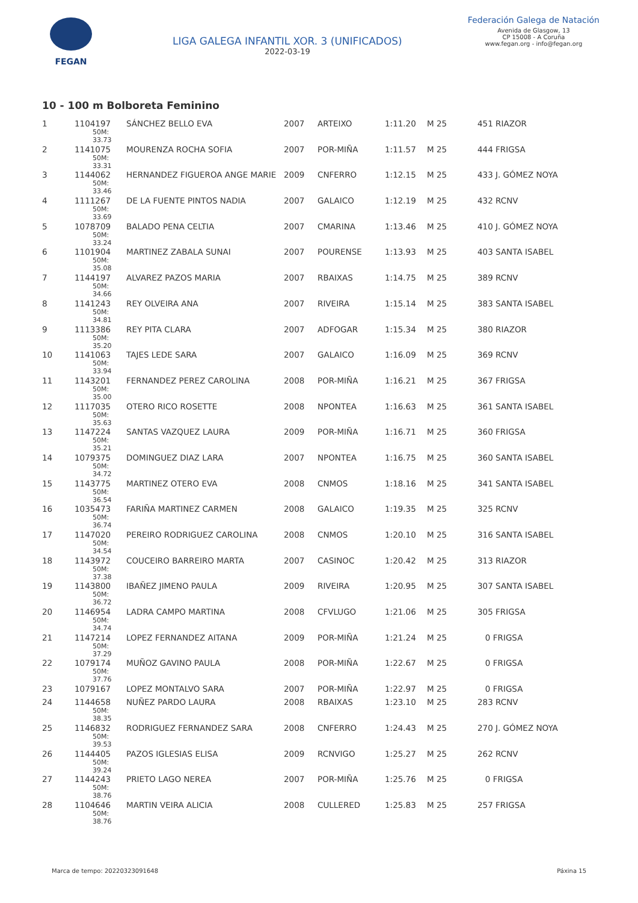FEGAN
LIGA GALEGA INFANTIL XOR. 3 (UNIFICADOS)
2022-03-19
Federación Galega de Natación
Avenida de Glasgow, 13
CP 15008 - A Coruña
www.fegan.org - info@fegan.org
10 - 100 m Bolboreta Feminino
| 1 | 1104197 50M: 33.73 | SÁNCHEZ BELLO EVA | 2007 | ARTEIXO | 1:11.20 | M 25 | 451 RIAZOR |
| 2 | 1141075 50M: 33.31 | MOURENZA ROCHA SOFIA | 2007 | POR-MIÑA | 1:11.57 | M 25 | 444 FRIGSA |
| 3 | 1144062 50M: 33.46 | HERNANDEZ FIGUEROA ANGE MARIE | 2009 | CNFERRO | 1:12.15 | M 25 | 433 J. GÓMEZ NOYA |
| 4 | 1111267 50M: 33.69 | DE LA FUENTE PINTOS NADIA | 2007 | GALAICO | 1:12.19 | M 25 | 432 RCNV |
| 5 | 1078709 50M: 33.24 | BALADO PENA CELTIA | 2007 | CMARINA | 1:13.46 | M 25 | 410 J. GÓMEZ NOYA |
| 6 | 1101904 50M: 35.08 | MARTINEZ ZABALA SUNAI | 2007 | POURENSE | 1:13.93 | M 25 | 403 SANTA ISABEL |
| 7 | 1144197 50M: 34.66 | ALVAREZ PAZOS MARIA | 2007 | RBAIXAS | 1:14.75 | M 25 | 389 RCNV |
| 8 | 1141243 50M: 34.81 | REY OLVEIRA ANA | 2007 | RIVEIRA | 1:15.14 | M 25 | 383 SANTA ISABEL |
| 9 | 1113386 50M: 35.20 | REY PITA CLARA | 2007 | ADFOGAR | 1:15.34 | M 25 | 380 RIAZOR |
| 10 | 1141063 50M: 33.94 | TAJES LEDE SARA | 2007 | GALAICO | 1:16.09 | M 25 | 369 RCNV |
| 11 | 1143201 50M: 35.00 | FERNANDEZ PEREZ CAROLINA | 2008 | POR-MIÑA | 1:16.21 | M 25 | 367 FRIGSA |
| 12 | 1117035 50M: 35.63 | OTERO RICO ROSETTE | 2008 | NPONTEA | 1:16.63 | M 25 | 361 SANTA ISABEL |
| 13 | 1147224 50M: 35.21 | SANTAS VAZQUEZ LAURA | 2009 | POR-MIÑA | 1:16.71 | M 25 | 360 FRIGSA |
| 14 | 1079375 50M: 34.72 | DOMINGUEZ DIAZ LARA | 2007 | NPONTEA | 1:16.75 | M 25 | 360 SANTA ISABEL |
| 15 | 1143775 50M: 36.54 | MARTINEZ OTERO EVA | 2008 | CNMOS | 1:18.16 | M 25 | 341 SANTA ISABEL |
| 16 | 1035473 50M: 36.74 | FARIÑA MARTINEZ CARMEN | 2008 | GALAICO | 1:19.35 | M 25 | 325 RCNV |
| 17 | 1147020 50M: 34.54 | PEREIRO RODRIGUEZ CAROLINA | 2008 | CNMOS | 1:20.10 | M 25 | 316 SANTA ISABEL |
| 18 | 1143972 50M: 37.38 | COUCEIRO BARREIRO MARTA | 2007 | CASINOC | 1:20.42 | M 25 | 313 RIAZOR |
| 19 | 1143800 50M: 36.72 | IBAÑEZ JIMENO PAULA | 2009 | RIVEIRA | 1:20.95 | M 25 | 307 SANTA ISABEL |
| 20 | 1146954 50M: 34.74 | LADRA CAMPO MARTINA | 2008 | CFVLUGO | 1:21.06 | M 25 | 305 FRIGSA |
| 21 | 1147214 50M: 37.29 | LOPEZ FERNANDEZ AITANA | 2009 | POR-MIÑA | 1:21.24 | M 25 | 0 FRIGSA |
| 22 | 1079174 50M: 37.76 | MUÑOZ GAVINO PAULA | 2008 | POR-MIÑA | 1:22.67 | M 25 | 0 FRIGSA |
| 23 | 1079167 | LOPEZ MONTALVO SARA | 2007 | POR-MIÑA | 1:22.97 | M 25 | 0 FRIGSA |
| 24 | 1144658 50M: 38.35 | NUÑEZ PARDO LAURA | 2008 | RBAIXAS | 1:23.10 | M 25 | 283 RCNV |
| 25 | 1146832 50M: 39.53 | RODRIGUEZ FERNANDEZ SARA | 2008 | CNFERRO | 1:24.43 | M 25 | 270 J. GÓMEZ NOYA |
| 26 | 1144405 50M: 39.24 | PAZOS IGLESIAS ELISA | 2009 | RCNVIGO | 1:25.27 | M 25 | 262 RCNV |
| 27 | 1144243 50M: 38.76 | PRIETO LAGO NEREA | 2007 | POR-MIÑA | 1:25.76 | M 25 | 0 FRIGSA |
| 28 | 1104646 50M: 38.76 | MARTIN VEIRA ALICIA | 2008 | CULLERED | 1:25.83 | M 25 | 257 FRIGSA |
Marca de tempo: 20220323091648 Páxina 15